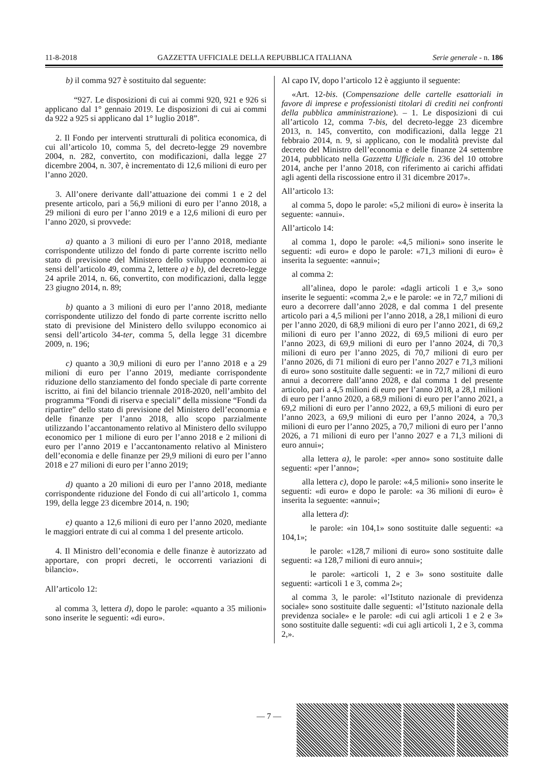11-8-2018 GAZZETTA UFFICIALE DELLA REPUBBLICA ITALIANA Serie generale - n. 186
b) il comma 927 è sostituito dal seguente:
“927. Le disposizioni di cui ai commi 920, 921 e 926 si applicano dal 1° gennaio 2019. Le disposizioni di cui ai commi da 922 a 925 si applicano dal 1° luglio 2018”.
2. Il Fondo per interventi strutturali di politica economica, di cui all’articolo 10, comma 5, del decreto-legge 29 novembre 2004, n. 282, convertito, con modificazioni, dalla legge 27 dicembre 2004, n. 307, è incrementato di 12,6 milioni di euro per l’anno 2020.
3. All’onere derivante dall’attuazione dei commi 1 e 2 del presente articolo, pari a 56,9 milioni di euro per l’anno 2018, a 29 milioni di euro per l’anno 2019 e a 12,6 milioni di euro per l’anno 2020, si provvede:
a) quanto a 3 milioni di euro per l’anno 2018, mediante corrispondente utilizzo del fondo di parte corrente iscritto nello stato di previsione del Ministero dello sviluppo economico ai sensi dell’articolo 49, comma 2, lettere a) e b), del decreto-legge 24 aprile 2014, n. 66, convertito, con modificazioni, dalla legge 23 giugno 2014, n. 89;
b) quanto a 3 milioni di euro per l’anno 2018, mediante corrispondente utilizzo del fondo di parte corrente iscritto nello stato di previsione del Ministero dello sviluppo economico ai sensi dell’articolo 34-ter, comma 5, della legge 31 dicembre 2009, n. 196;
c) quanto a 30,9 milioni di euro per l’anno 2018 e a 29 milioni di euro per l’anno 2019, mediante corrispondente riduzione dello stanziamento del fondo speciale di parte corrente iscritto, ai fini del bilancio triennale 2018-2020, nell’ambito del programma “Fondi di riserva e speciali” della missione “Fondi da ripartire” dello stato di previsione del Ministero dell’economia e delle finanze per l’anno 2018, allo scopo parzialmente utilizzando l’accantonamento relativo al Ministero dello sviluppo economico per 1 milione di euro per l’anno 2018 e 2 milioni di euro per l’anno 2019 e l’accantonamento relativo al Ministero dell’economia e delle finanze per 29,9 milioni di euro per l’anno 2018 e 27 milioni di euro per l’anno 2019;
d) quanto a 20 milioni di euro per l’anno 2018, mediante corrispondente riduzione del Fondo di cui all’articolo 1, comma 199, della legge 23 dicembre 2014, n. 190;
e) quanto a 12,6 milioni di euro per l’anno 2020, mediante le maggiori entrate di cui al comma 1 del presente articolo.
4. Il Ministro dell’economia e delle finanze è autorizzato ad apportare, con propri decreti, le occorrenti variazioni di bilancio».
All’articolo 12:
al comma 3, lettera d), dopo le parole: «quanto a 35 milioni» sono inserite le seguenti: «di euro».
Al capo IV, dopo l’articolo 12 è aggiunto il seguente:
«Art. 12-bis. (Compensazione delle cartelle esattoriali in favore di imprese e professionisti titolari di crediti nei confronti della pubblica amministrazione). – 1. Le disposizioni di cui all’articolo 12, comma 7-bis, del decreto-legge 23 dicembre 2013, n. 145, convertito, con modificazioni, dalla legge 21 febbraio 2014, n. 9, si applicano, con le modalità previste dal decreto del Ministro dell’economia e delle finanze 24 settembre 2014, pubblicato nella Gazzetta Ufficiale n. 236 del 10 ottobre 2014, anche per l’anno 2018, con riferimento ai carichi affidati agli agenti della riscossione entro il 31 dicembre 2017».
All’articolo 13:
al comma 5, dopo le parole: «5,2 milioni di euro» è inserita la seguente: «annui».
All’articolo 14:
al comma 1, dopo le parole: «4,5 milioni» sono inserite le seguenti: «di euro» e dopo le parole: «71,3 milioni di euro» è inserita la seguente: «annui»;
al comma 2:
all’alinea, dopo le parole: «dagli articoli 1 e 3,» sono inserite le seguenti: «comma 2,» e le parole: «e in 72,7 milioni di euro a decorrere dall’anno 2028, e dal comma 1 del presente articolo pari a 4,5 milioni per l’anno 2018, a 28,1 milioni di euro per l’anno 2020, di 68,9 milioni di euro per l’anno 2021, di 69,2 milioni di euro per l’anno 2022, di 69,5 milioni di euro per l’anno 2023, di 69,9 milioni di euro per l’anno 2024, di 70,3 milioni di euro per l’anno 2025, di 70,7 milioni di euro per l’anno 2026, di 71 milioni di euro per l’anno 2027 e 71,3 milioni di euro» sono sostituite dalle seguenti: «e in 72,7 milioni di euro annui a decorrere dall’anno 2028, e dal comma 1 del presente articolo, pari a 4,5 milioni di euro per l’anno 2018, a 28,1 milioni di euro per l’anno 2020, a 68,9 milioni di euro per l’anno 2021, a 69,2 milioni di euro per l’anno 2022, a 69,5 milioni di euro per l’anno 2023, a 69,9 milioni di euro per l’anno 2024, a 70,3 milioni di euro per l’anno 2025, a 70,7 milioni di euro per l’anno 2026, a 71 milioni di euro per l’anno 2027 e a 71,3 milioni di euro annui»;
alla lettera a), le parole: «per anno» sono sostituite dalle seguenti: «per l’anno»;
alla lettera c), dopo le parole: «4,5 milioni» sono inserite le seguenti: «di euro» e dopo le parole: «a 36 milioni di euro» è inserita la seguente: «annui»;
alla lettera d):
le parole: «in 104,1» sono sostituite dalle seguenti: «a 104,1»;
le parole: «128,7 milioni di euro» sono sostituite dalle seguenti: «a 128,7 milioni di euro annui»;
le parole: «articoli 1, 2 e 3» sono sostituite dalle seguenti: «articoli 1 e 3, comma 2»;
al comma 3, le parole: «l’Istituto nazionale di previdenza sociale» sono sostituite dalle seguenti: «l’Istituto nazionale della previdenza sociale» e le parole: «di cui agli articoli 1 e 2 e 3» sono sostituite dalle seguenti: «di cui agli articoli 1, 2 e 3, comma 2,».
— 7 —